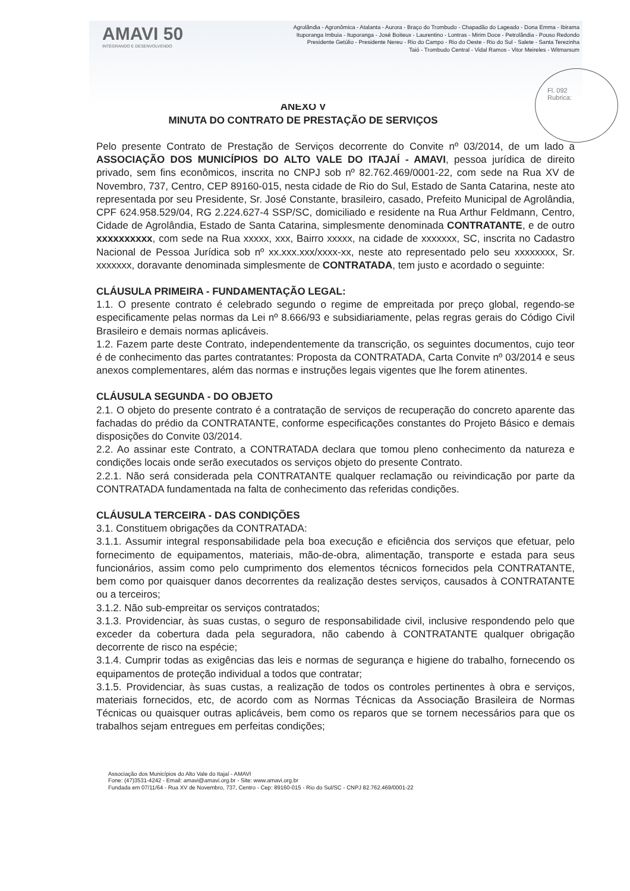AMAVI 50
INTEGRANDO E DESENVOLVENDO
Agrolândia - Agronômica - Atalanta - Aurora - Braço do Trombudo - Chapadão do Lageado - Dona Emma - Ibirama
Ituporanga Imbuia - Ituporanga - José Boiteux - Laurentino - Lontras - Mirim Doce - Petrolândia - Pouso Redondo
Presidente Getúlio - Presidente Nereu - Rio do Campo - Rio do Oeste - Rio do Sul - Salete - Santa Terezinha
Taió - Trombudo Central - Vidal Ramos - Vitor Meireles - Witmarsum
Fl. 092
Rubrica:
ANEXO V
MINUTA DO CONTRATO DE PRESTAÇÃO DE SERVIÇOS
Pelo presente Contrato de Prestação de Serviços decorrente do Convite nº 03/2014, de um lado a ASSOCIAÇÃO DOS MUNICÍPIOS DO ALTO VALE DO ITAJAÍ - AMAVI, pessoa jurídica de direito privado, sem fins econômicos, inscrita no CNPJ sob nº 82.762.469/0001-22, com sede na Rua XV de Novembro, 737, Centro, CEP 89160-015, nesta cidade de Rio do Sul, Estado de Santa Catarina, neste ato representada por seu Presidente, Sr. José Constante, brasileiro, casado, Prefeito Municipal de Agrolândia, CPF 624.958.529/04, RG 2.224.627-4 SSP/SC, domiciliado e residente na Rua Arthur Feldmann, Centro, Cidade de Agrolândia, Estado de Santa Catarina, simplesmente denominada CONTRATANTE, e de outro xxxxxxxxxx, com sede na Rua xxxxx, xxx, Bairro xxxxx, na cidade de xxxxxxx, SC, inscrita no Cadastro Nacional de Pessoa Jurídica sob nº xx.xxx.xxx/xxxx-xx, neste ato representado pelo seu xxxxxxxx, Sr. xxxxxxx, doravante denominada simplesmente de CONTRATADA, tem justo e acordado o seguinte:
CLÁUSULA PRIMEIRA - FUNDAMENTAÇÃO LEGAL:
1.1. O presente contrato é celebrado segundo o regime de empreitada por preço global, regendo-se especificamente pelas normas da Lei nº 8.666/93 e subsidiariamente, pelas regras gerais do Código Civil Brasileiro e demais normas aplicáveis.
1.2. Fazem parte deste Contrato, independentemente da transcrição, os seguintes documentos, cujo teor é de conhecimento das partes contratantes: Proposta da CONTRATADA, Carta Convite nº 03/2014 e seus anexos complementares, além das normas e instruções legais vigentes que lhe forem atinentes.
CLÁUSULA SEGUNDA - DO OBJETO
2.1. O objeto do presente contrato é a contratação de serviços de recuperação do concreto aparente das fachadas do prédio da CONTRATANTE, conforme especificações constantes do Projeto Básico e demais disposições do Convite 03/2014.
2.2. Ao assinar este Contrato, a CONTRATADA declara que tomou pleno conhecimento da natureza e condições locais onde serão executados os serviços objeto do presente Contrato.
2.2.1. Não será considerada pela CONTRATANTE qualquer reclamação ou reivindicação por parte da CONTRATADA fundamentada na falta de conhecimento das referidas condições.
CLÁUSULA TERCEIRA - DAS CONDIÇÕES
3.1. Constituem obrigações da CONTRATADA:
3.1.1. Assumir integral responsabilidade pela boa execução e eficiência dos serviços que efetuar, pelo fornecimento de equipamentos, materiais, mão-de-obra, alimentação, transporte e estada para seus funcionários, assim como pelo cumprimento dos elementos técnicos fornecidos pela CONTRATANTE, bem como por quaisquer danos decorrentes da realização destes serviços, causados à CONTRATANTE ou a terceiros;
3.1.2. Não sub-empreitar os serviços contratados;
3.1.3. Providenciar, às suas custas, o seguro de responsabilidade civil, inclusive respondendo pelo que exceder da cobertura dada pela seguradora, não cabendo à CONTRATANTE qualquer obrigação decorrente de risco na espécie;
3.1.4. Cumprir todas as exigências das leis e normas de segurança e higiene do trabalho, fornecendo os equipamentos de proteção individual a todos que contratar;
3.1.5. Providenciar, às suas custas, a realização de todos os controles pertinentes à obra e serviços, materiais fornecidos, etc, de acordo com as Normas Técnicas da Associação Brasileira de Normas Técnicas ou quaisquer outras aplicáveis, bem como os reparos que se tornem necessários para que os trabalhos sejam entregues em perfeitas condições;
Associação dos Municípios do Alto Vale do Itajaí - AMAVI
Fone: (47)3531-4242 - Email: amavi@amavi.org.br - Site: www.amavi.org.br
Fundada em 07/11/64 - Rua XV de Novembro, 737, Centro - Cep: 89160-015 - Rio do Sul/SC - CNPJ 82.762.469/0001-22